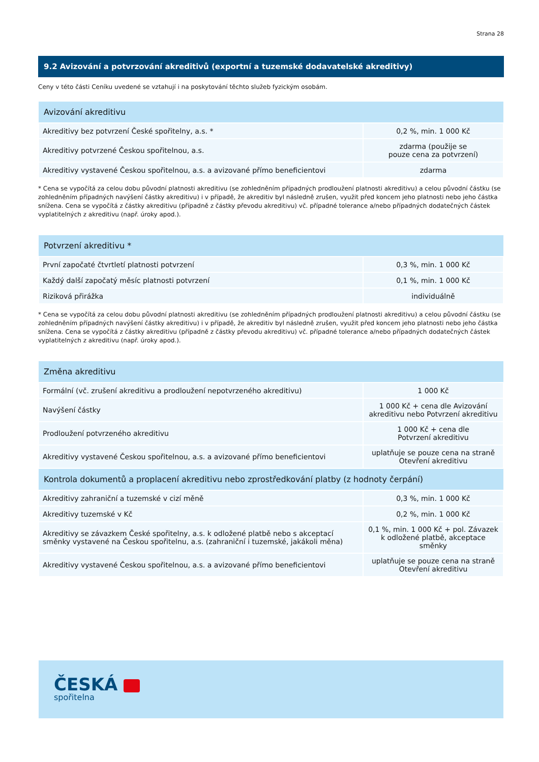Strana 28
9.2 Avizování a potvrzování akreditivů (exportní a tuzemské dodavatelské akreditivy)
Ceny v této části Ceníku uvedené se vztahují i na poskytování těchto služeb fyzickým osobám.
| Avizování akreditivu | |
| --- | --- |
| Akreditivy bez potvrzení České spořitelny, a.s. * | 0,2 %, min. 1 000 Kč |
| Akreditivy potvrzené Českou spořitelnou, a.s. | zdarma (použije se pouze cena za potvrzení) |
| Akreditivy vystavené Českou spořitelnou, a.s. a avizované přímo beneficientovi | zdarma |
* Cena se vypočítá za celou dobu původní platnosti akreditivu (se zohledněním případných prodloužení platnosti akreditivu) a celou původní částku (se zohledněním případných navýšení částky akreditivu) i v případě, že akreditiv byl následně zrušen, využit před koncem jeho platnosti nebo jeho částka snížena. Cena se vypočítá z částky akreditivu (případně z částky převodu akreditivu) vč. případné tolerance a/nebo případných dodatečných částek vyplatitelných z akreditivu (např. úroky apod.).
| Potvrzení akreditivu * | |
| --- | --- |
| První započaté čtvrtletí platnosti potvrzení | 0,3 %, min. 1 000 Kč |
| Každý další započatý měsíc platnosti potvrzení | 0,1 %, min. 1 000 Kč |
| Riziková přirážka | individuálně |
* Cena se vypočítá za celou dobu původní platnosti akreditivu (se zohledněním případných prodloužení platnosti akreditivu) a celou původní částku (se zohledněním případných navýšení částky akreditivu) i v případě, že akreditiv byl následně zrušen, využit před koncem jeho platnosti nebo jeho částka snížena. Cena se vypočítá z částky akreditivu (případně z částky převodu akreditivu) vč. případné tolerance a/nebo případných dodatečných částek vyplatitelných z akreditivu (např. úroky apod.).
| Změna akreditivu | |
| --- | --- |
| Formální (vč. zrušení akreditivu a prodloužení nepotvrzeného akreditivu) | 1 000 Kč |
| Navýšení částky | 1 000 Kč + cena dle Avizování akreditivu nebo Potvrzení akreditivu |
| Prodloužení potvrzeného akreditivu | 1 000 Kč + cena dle Potvrzení akreditivu |
| Akreditivy vystavené Českou spořitelnou, a.s. a avizované přímo beneficientovi | uplatňuje se pouze cena na straně Otevření akreditivu |
| Kontrola dokumentů a proplacení akreditivu nebo zprostředkování platby (z hodnoty čerpání) | |
| Akreditivy zahraniční a tuzemské v cizí měně | 0,3 %, min. 1 000 Kč |
| Akreditivy tuzemské v Kč | 0,2 %, min. 1 000 Kč |
| Akreditivy se závazkem České spořitelny, a.s. k odložené platbě nebo s akceptací směnky vystavené na Českou spořitelnu, a.s. (zahraniční i tuzemské, jakákoli měna) | 0,1 %, min. 1 000 Kč + pol. Závazek k odložené platbě, akceptace směnky |
| Akreditivy vystavené Českou spořitelnou, a.s. a avizované přímo beneficientovi | uplatňuje se pouze cena na straně Otevření akreditivu |
ČESKÁ
spořitelna